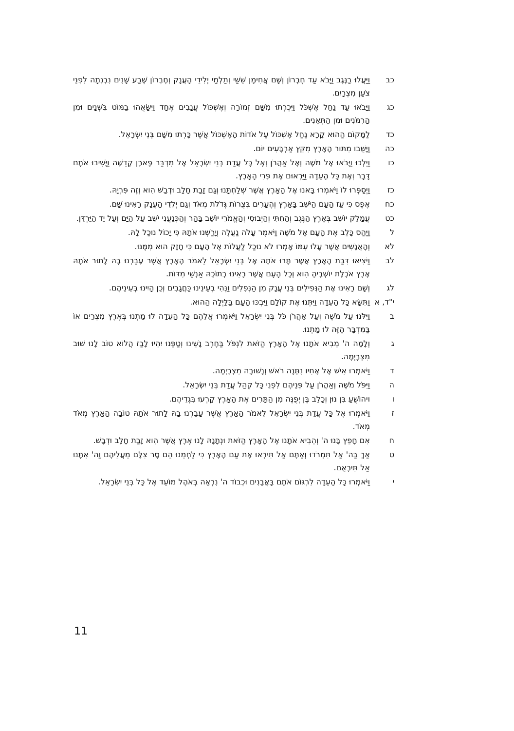כב וַיַּעֲלוּ בַנֶּגֶב וַיָּבֹא עַד חֶבְרוֹן וְשָׁם אֲחִימָן שֵׁשַׁי וְתַלְמַי יְלִידֵי הָעֲנָק וְחֶבְרוֹן שֶׁבַע שָׁנִים נִבְנְתָה לִפְנֵי צֹעַן מִצְרָיִם.
כג וַיָּבֹאוּ עַד נַחַל אֶשְׁכֹּל וַיִּכְרְתוּ מִשָּׁם זְמוֹרָה וְאֶשְׁכּוֹל עֲנָבִים אֶחָד וַיִּשָּׂאֻהוּ בַמּוֹט בִּשְׁנָיִם וּמִן הָרִמֹּנִים וּמִן הַתְּאֵנִים.
כד לַמָּקוֹם הַהוּא קָרָא נַחַל אֶשְׁכּוֹל עַל אֹדוֹת הָאֶשְׁכּוֹל אֲשֶׁר כָּרְתוּ מִשָּׁם בְּנֵי יִשְׂרָאֵל.
כה וַיָּשֻׁבוּ מִתּוּר הָאָרֶץ מִקֵּץ אַרְבָּעִים יוֹם.
כו וַיֵּלְכוּ וַיָּבֹאוּ אֶל מֹשֶׁה וְאֶל אַהֲרֹן וְאֶל כָּל עֲדַת בְּנֵי יִשְׂרָאֵל אֶל מִדְבַּר פָּארָן קָדֵשָׁה וַיָּשִׁיבוּ אֹתָם דָּבָר וְאֶת כָּל הָעֵדָה וַיַּרְאוּם אֶת פְּרִי הָאָרֶץ.
כז וַיְסַפְּרוּ לוֹ וַיֹּאמְרוּ בָּאנוּ אֶל הָאָרֶץ אֲשֶׁר שְׁלַחְתָּנוּ וְגַם זָבַת חָלָב וּדְבַשׁ הִוא וְזֶה פִּרְיָהּ.
כח אֶפֶס כִּי עַז הָעָם הַיֹּשֵׁב בָּאָרֶץ וְהֶעָרִים בְּצֻרוֹת גְּדֹלֹת מְאֹד וְגַם יְלִדֵי הָעֲנָק רָאִינוּ שָׁם.
כט עֲמָלֵק יוֹשֵׁב בְּאֶרֶץ הַנֶּגֶב וְהַחִתִּי וְהַיְבוּסִי וְהָאֱמֹרִי יוֹשֵׁב בָּהָר וְהַכְּנַעֲנִי יֹשֵׁב עַל הַיָּם וְעַל יַד הַיַּרְדֵּן.
ל וַיַּהַס כָּלֵב אֶת הָעָם אֶל מֹשֶׁה וַיֹּאמֶר עָלֹה נַעֲלֶה וְיָרַשְׁנוּ אֹתָהּ כִּי יָכוֹל נוּכַל לָהּ.
לא וְהָאֲנָשִׁים אֲשֶׁר עָלוּ עִמּוֹ אָמְרוּ לֹא נוּכַל לַעֲלוֹת אֶל הָעָם כִּי חָזָק הוּא מִמֶּנּוּ.
לב וַיֹּצִיאוּ דִּבַּת הָאָרֶץ אֲשֶׁר תָּרוּ אֹתָהּ אֶל בְּנֵי יִשְׂרָאֵל לֵאמֹר הָאָרֶץ אֲשֶׁר עָבַרְנוּ בָהּ לָתוּר אֹתָהּ אֶרֶץ אֹכֶלֶת יוֹשְׁבֶיהָ הִוא וְכָל הָעָם אֲשֶׁר רָאִינוּ בְתוֹכָהּ אַנְשֵׁי מִדּוֹת.
לג וְשָׁם רָאִינוּ אֶת הַנְּפִילִים בְּנֵי עֲנָק מִן הַנְּפִלִים וַנְּהִי בְעֵינֵינוּ כַּחֲגָבִים וְכֵן הָיִינוּ בְּעֵינֵיהֶם.
י"ד, א
וַתִּשָּׂא כָּל הָעֵדָה וַיִּתְּנוּ אֶת קוֹלָם וַיִּבְכּוּ הָעָם בַּלַּיְלָה הַהוּא.
ב וַיִּלֹּנוּ עַל מֹשֶׁה וְעַל אַהֲרֹן כֹּל בְּנֵי יִשְׂרָאֵל וַיֹּאמְרוּ אֲלֵהֶם כָּל הָעֵדָה לוּ מַתְנוּ בְּאֶרֶץ מִצְרַיִם אוֹ בַּמִּדְבָּר הַזֶּה לוּ מָתְנוּ.
ג וְלָמָה ה' מֵבִיא אֹתָנוּ אֶל הָאָרֶץ הַזֹּאת לִנְפֹּל בַּחֶרֶב נָשֵׁינוּ וְטַפֵּנוּ יִהְיוּ לָבַז הֲלוֹא טוֹב לָנוּ שׁוּב מִצְרָיְמָה.
ד וַיֹּאמְרוּ אִישׁ אֶל אָחִיו נִתְּנָה רֹאשׁ וְנָשׁוּבָה מִצְרָיְמָה.
ה וַיִּפֹּל מֹשֶׁה וְאַהֲרֹן עַל פְּנֵיהֶם לִפְנֵי כָּל קְהַל עֲדַת בְּנֵי יִשְׂרָאֵל.
ו ויהוֹשֻׁעַ בִּן נוּן וְכָלֵב בֶּן יְפֻנֶּה מִן הַתָּרִים אֶת הָאָרֶץ קָרְעוּ בִּגְדֵיהֶם.
ז וַיֹּאמְרוּ אֶל כָּל עֲדַת בְּנֵי יִשְׂרָאֵל לֵאמֹר הָאָרֶץ אֲשֶׁר עָבַרְנוּ בָהּ לָתוּר אֹתָהּ טוֹבָה הָאָרֶץ מְאֹד מְאֹד.
ח אִם חָפֵץ בָּנוּ ה' וְהֵבִיא אֹתָנוּ אֶל הָאָרֶץ הַזֹּאת וּנְתָנָהּ לָנוּ אֶרֶץ אֲשֶׁר הִוא זָבַת חָלָב וּדְבָשׁ.
ט אַךְ בַּה' אַל תִּמְרֹדוּ וְאַתֶּם אַל תִּירְאוּ אֶת עַם הָאָרֶץ כִּי לַחְמֵנוּ הֵם סָר צִלָּם מֵעֲלֵיהֶם וַה' אִתָּנוּ אַל תִּירָאֻם.
י וַיֹּאמְרוּ כָּל הָעֵדָה לִרְגּוֹם אֹתָם בָּאֲבָנִים וּכְבוֹד ה' נִרְאָה בְּאֹהֶל מוֹעֵד אֶל כָּל בְּנֵי יִשְׂרָאֵל.
11